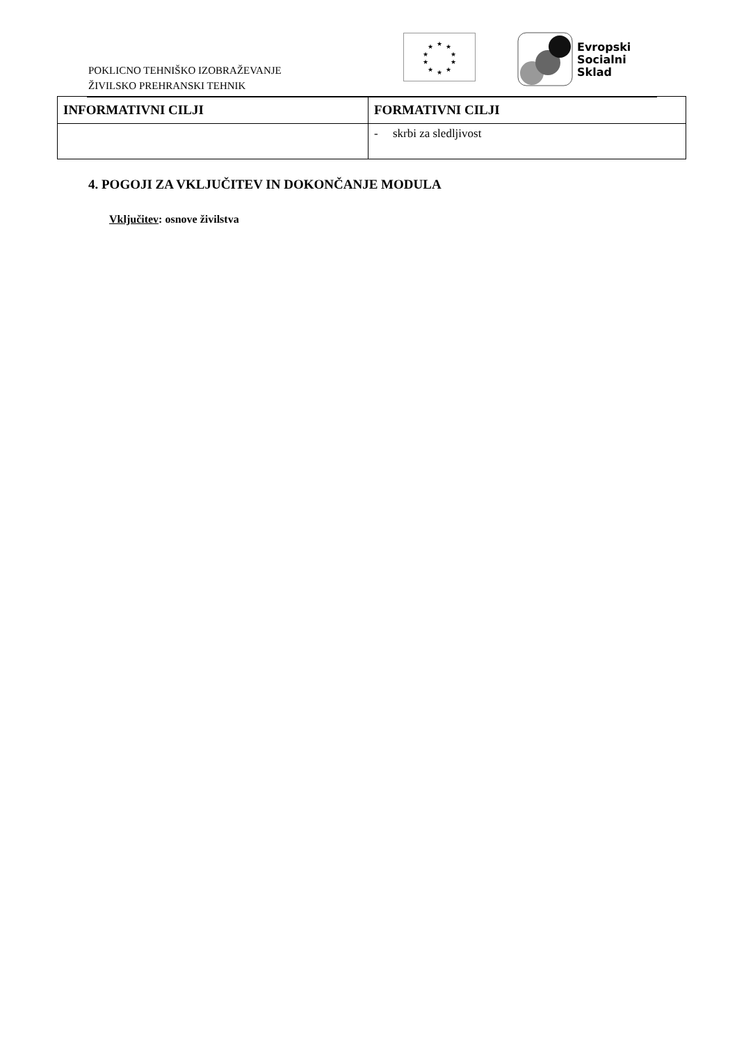POKLICNO TEHNIŠKO IZOBRAŽEVANJE
ŽIVILSKO PREHRANSKI TEHNIK
★
★
★
★
★
★
★
★
★
★
Evropski
Socialni
Sklad
| INFORMATIVNI CILJI | FORMATIVNI CILJI |
| --- | --- |
| | - skrbi za sledljivost |
4. POGOJI ZA VKLJUČITEV IN DOKONČANJE MODULA
Vključitev: osnove živilstva